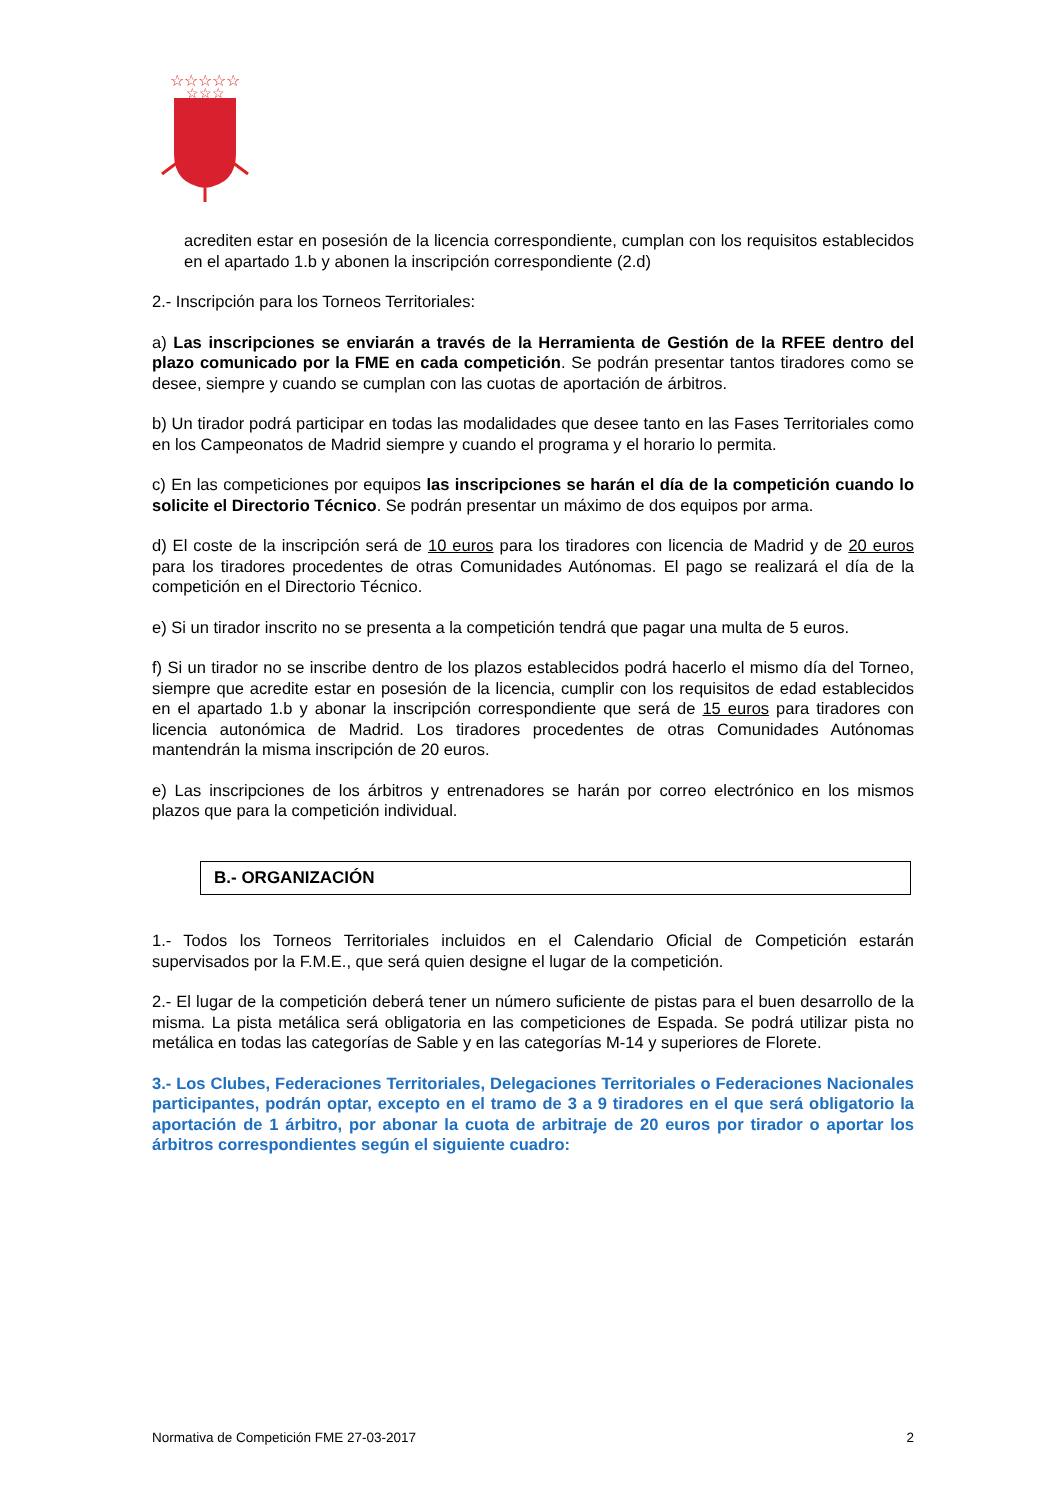☆☆☆☆☆
☆☆☆
acrediten estar en posesión de la licencia correspondiente, cumplan con los requisitos establecidos en el apartado 1.b y abonen la inscripción correspondiente (2.d)
2.- Inscripción para los Torneos Territoriales:
a) Las inscripciones se enviarán a través de la Herramienta de Gestión de la RFEE dentro del plazo comunicado por la FME en cada competición. Se podrán presentar tantos tiradores como se desee, siempre y cuando se cumplan con las cuotas de aportación de árbitros.
b) Un tirador podrá participar en todas las modalidades que desee tanto en las Fases Territoriales como en los Campeonatos de Madrid siempre y cuando el programa y el horario lo permita.
c) En las competiciones por equipos las inscripciones se harán el día de la competición cuando lo solicite el Directorio Técnico. Se podrán presentar un máximo de dos equipos por arma.
d) El coste de la inscripción será de 10 euros para los tiradores con licencia de Madrid y de 20 euros para los tiradores procedentes de otras Comunidades Autónomas. El pago se realizará el día de la competición en el Directorio Técnico.
e) Si un tirador inscrito no se presenta a la competición tendrá que pagar una multa de 5 euros.
f) Si un tirador no se inscribe dentro de los plazos establecidos podrá hacerlo el mismo día del Torneo, siempre que acredite estar en posesión de la licencia, cumplir con los requisitos de edad establecidos en el apartado 1.b y abonar la inscripción correspondiente que será de 15 euros para tiradores con licencia autonómica de Madrid. Los tiradores procedentes de otras Comunidades Autónomas mantendrán la misma inscripción de 20 euros.
e) Las inscripciones de los árbitros y entrenadores se harán por correo electrónico en los mismos plazos que para la competición individual.
B.- ORGANIZACIÓN
1.- Todos los Torneos Territoriales incluidos en el Calendario Oficial de Competición estarán supervisados por la F.M.E., que será quien designe el lugar de la competición.
2.- El lugar de la competición deberá tener un número suficiente de pistas para el buen desarrollo de la misma. La pista metálica será obligatoria en las competiciones de Espada. Se podrá utilizar pista no metálica en todas las categorías de Sable y en las categorías M-14 y superiores de Florete.
3.- Los Clubes, Federaciones Territoriales, Delegaciones Territoriales o Federaciones Nacionales participantes, podrán optar, excepto en el tramo de 3 a 9 tiradores en el que será obligatorio la aportación de 1 árbitro, por abonar la cuota de arbitraje de 20 euros por tirador o aportar los árbitros correspondientes según el siguiente cuadro:
Normativa de Competición FME 27-03-2017 2